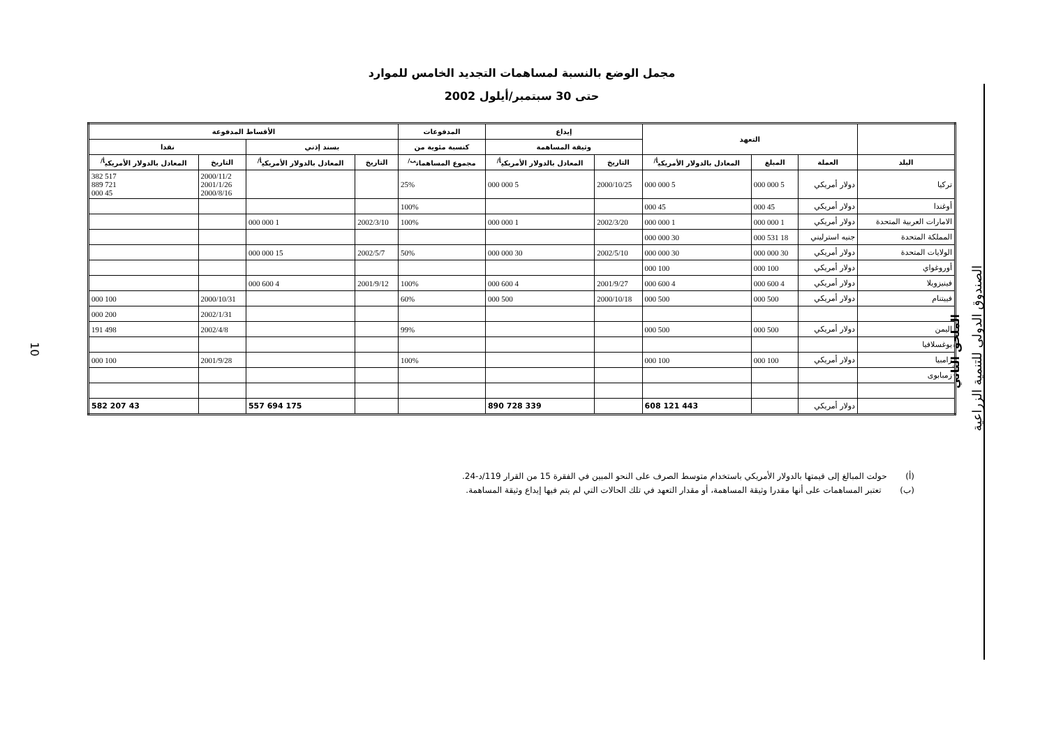10
مجمل الوضع بالنسبة لمساهمات التجديد الخامس للموارد
حتى 30 سبتمبر/أيلول 2002
| | التعهد | | | إيداع | | المدفوعات | الأقساط المدفوعة | | | |
| --- | --- | --- | --- | --- | --- | --- | --- | --- | --- | --- |
| | | | | وثيقة المساهمة | | كنسبة مئوية من | بسند إذني | | نقدا | |
| البلد | العملة | المبلغ | المعادل بالدولار الأمريكي<sup>أ/</sup> | التاريخ | المعادل بالدولار الأمريكي<sup>أ/</sup> | مجموع المساهمات<sup>ب/</sup> | التاريخ | المعادل بالدولار الأمريكي<sup>أ/</sup> | التاريخ | المعادل بالدولار الأمريكي<sup>أ/</sup> |
| تركيا | دولار أمريكي | 5 000 000 | 5 000 000 | 2000/10/25 | 5 000 000 | 25% | | | 2000/11/2 2001/1/26 2000/8/16 | 517 382 721 889 45 000 |
| أوغندا | دولار أمريكي | 45 000 | 45 000 | | | 100% | | | | |
| الامارات العربية المتحدة | دولار أمريكي | 1 000 000 | 1 000 000 | 2002/3/20 | 1 000 000 | 100% | 2002/3/10 | 1 000 000 | | |
| المملكة المتحدة | جنيه استرليني | 18 531 000 | 30 000 000 | | | | | | | |
| الولايات المتحدة | دولار أمريكي | 30 000 000 | 30 000 000 | 2002/5/10 | 30 000 000 | 50% | 2002/5/7 | 15 000 000 | | |
| أوروغواي | دولار أمريكي | 100 000 | 100 000 | | | | | | | |
| فينيزويلا | دولار أمريكي | 4 600 000 | 4 600 000 | 2001/9/27 | 4 600 000 | 100% | 2001/9/12 | 4 600 000 | | |
| فييتنام | دولار أمريكي | 500 000 | 500 000 | 2000/10/18 | 500 000 | 60% | | | 2000/10/31 | 100 000 |
| | | | | | | | | | 2002/1/31 | 200 000 |
| اليمن | دولار أمريكي | 500 000 | 500 000 | | | 99% | | | 2002/4/8 | 498 191 |
| يوغسلافيا | | | | | | | | | | |
| زامبيا | دولار أمريكي | 100 000 | 100 000 | | | 100% | | | 2001/9/28 | 100 000 |
| زمبابوى | | | | | | | | | | |
| | دولار أمريكي | | 443 121 608 | | 339 728 890 | | | 175 694 557 | | 43 207 582 |
(أ) حولت المبالغ إلى قيمتها بالدولار الأمريكي باستخدام متوسط الصرف على النحو المبين في الفقرة 15 من القرار 119/د-24.
(ب) تعتبر المساهمات على أنها مقدرا وثيقة المساهمة، أو مقدار التعهد في تلك الحالات التي لم يتم فيها إيداع وثيقة المساهمة.
الملحق الثاني
الصندوق الدولي للتنمية الزراعية